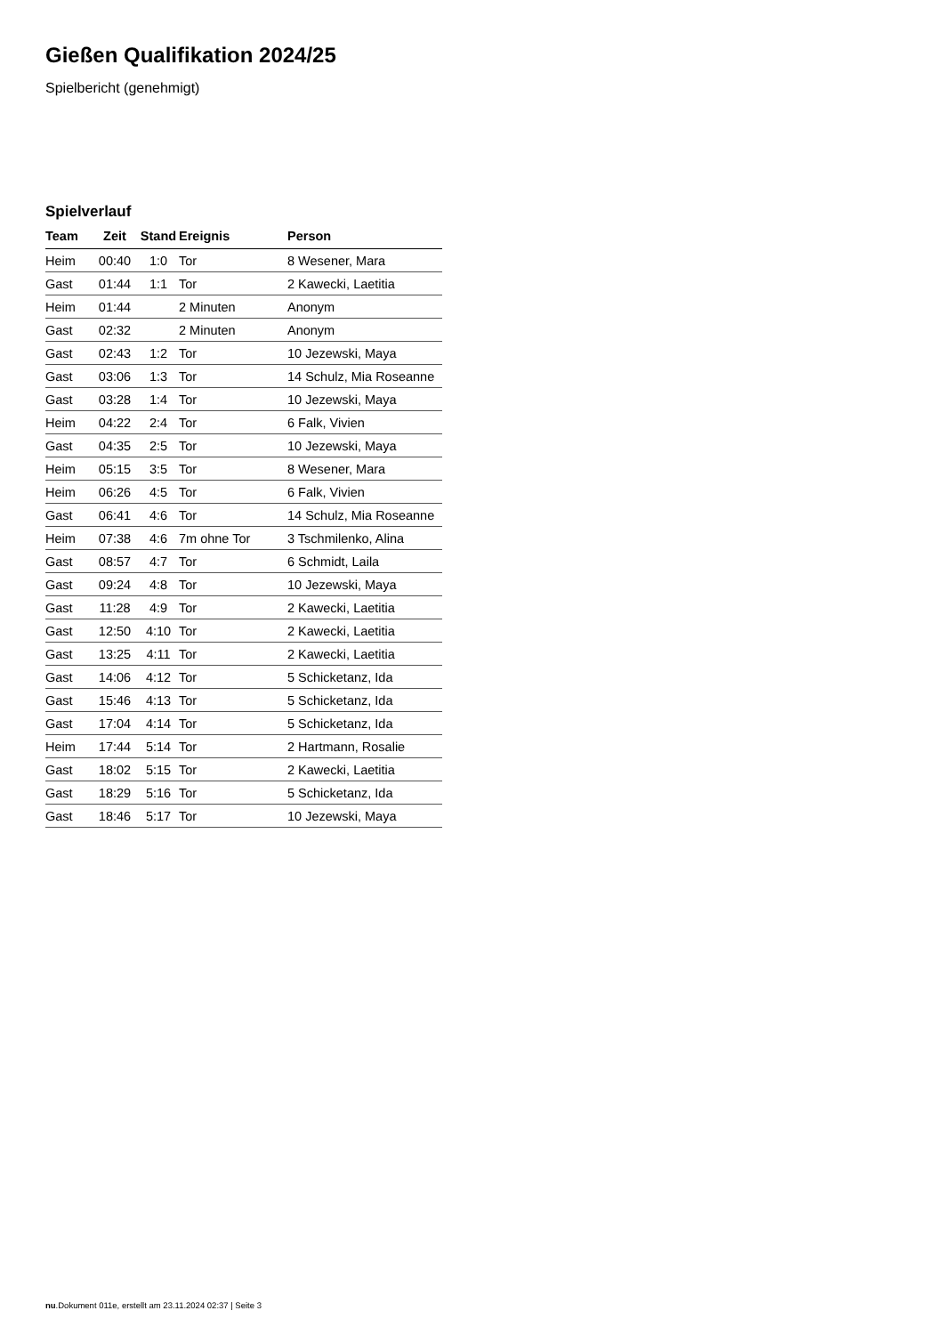Gießen Qualifikation 2024/25
Spielbericht (genehmigt)
Spielverlauf
| Team | Zeit | Stand | Ereignis | Person |
| --- | --- | --- | --- | --- |
| Heim | 00:40 | 1:0 | Tor | 8 Wesener, Mara |
| Gast | 01:44 | 1:1 | Tor | 2 Kawecki, Laetitia |
| Heim | 01:44 | | 2 Minuten | Anonym |
| Gast | 02:32 | | 2 Minuten | Anonym |
| Gast | 02:43 | 1:2 | Tor | 10 Jezewski, Maya |
| Gast | 03:06 | 1:3 | Tor | 14 Schulz, Mia Roseanne |
| Gast | 03:28 | 1:4 | Tor | 10 Jezewski, Maya |
| Heim | 04:22 | 2:4 | Tor | 6 Falk, Vivien |
| Gast | 04:35 | 2:5 | Tor | 10 Jezewski, Maya |
| Heim | 05:15 | 3:5 | Tor | 8 Wesener, Mara |
| Heim | 06:26 | 4:5 | Tor | 6 Falk, Vivien |
| Gast | 06:41 | 4:6 | Tor | 14 Schulz, Mia Roseanne |
| Heim | 07:38 | 4:6 | 7m ohne Tor | 3 Tschmilenko, Alina |
| Gast | 08:57 | 4:7 | Tor | 6 Schmidt, Laila |
| Gast | 09:24 | 4:8 | Tor | 10 Jezewski, Maya |
| Gast | 11:28 | 4:9 | Tor | 2 Kawecki, Laetitia |
| Gast | 12:50 | 4:10 | Tor | 2 Kawecki, Laetitia |
| Gast | 13:25 | 4:11 | Tor | 2 Kawecki, Laetitia |
| Gast | 14:06 | 4:12 | Tor | 5 Schicketanz, Ida |
| Gast | 15:46 | 4:13 | Tor | 5 Schicketanz, Ida |
| Gast | 17:04 | 4:14 | Tor | 5 Schicketanz, Ida |
| Heim | 17:44 | 5:14 | Tor | 2 Hartmann, Rosalie |
| Gast | 18:02 | 5:15 | Tor | 2 Kawecki, Laetitia |
| Gast | 18:29 | 5:16 | Tor | 5 Schicketanz, Ida |
| Gast | 18:46 | 5:17 | Tor | 10 Jezewski, Maya |
nu.Dokument 011e, erstellt am 23.11.2024 02:37 | Seite 3